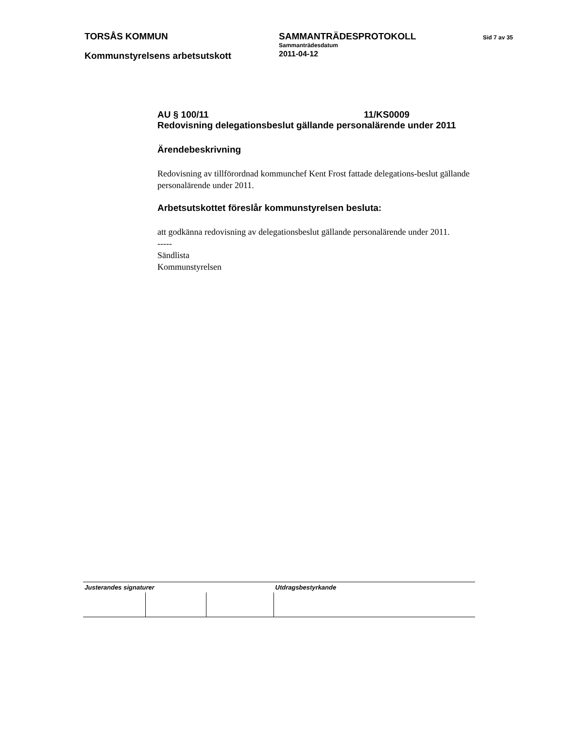TORSÅS KOMMUN
Kommunstyrelsens arbetsutskott
SAMMANTRÄDESPROTOKOLL
Sammanträdesdatum
2011-04-12
Sid 7 av 35
AU § 100/11 11/KS0009
Redovisning delegationsbeslut gällande personalärende under 2011
Ärendebeskrivning
Redovisning av tillförordnad kommunchef Kent Frost fattade delegations-beslut gällande personalärende under 2011.
Arbetsutskottet föreslår kommunstyrelsen besluta:
att godkänna redovisning av delegationsbeslut gällande personalärende under 2011.
-----
Sändlista
Kommunstyrelsen
| Justerandes signaturer | | | Utdragsbestyrkande |